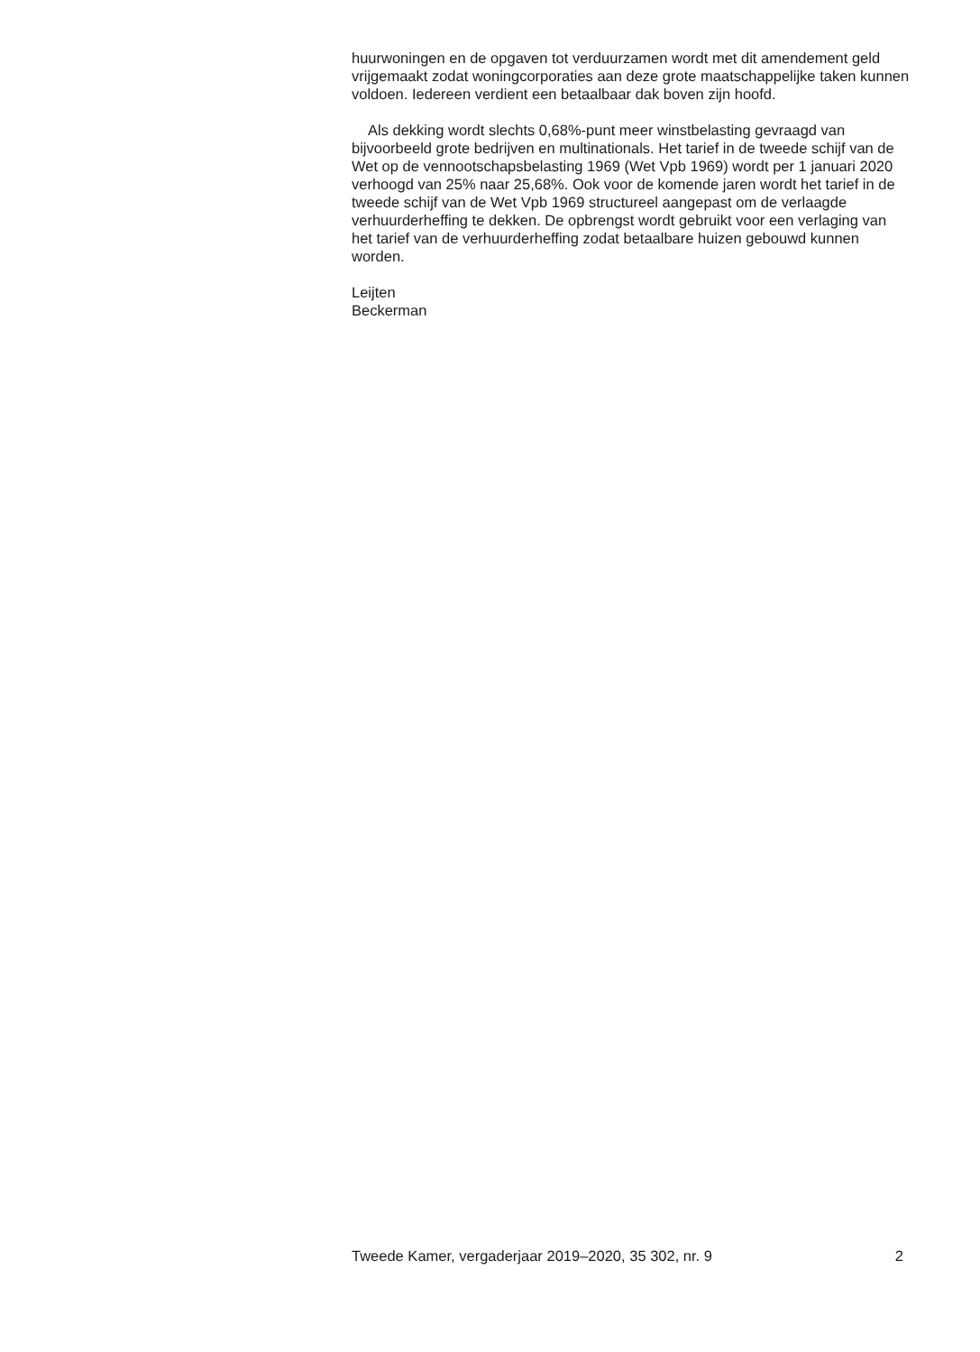huurwoningen en de opgaven tot verduurzamen wordt met dit amendement geld vrijgemaakt zodat woningcorporaties aan deze grote maatschappelijke taken kunnen voldoen. Iedereen verdient een betaalbaar dak boven zijn hoofd.
Als dekking wordt slechts 0,68%-punt meer winstbelasting gevraagd van bijvoorbeeld grote bedrijven en multinationals. Het tarief in de tweede schijf van de Wet op de vennootschapsbelasting 1969 (Wet Vpb 1969) wordt per 1 januari 2020 verhoogd van 25% naar 25,68%. Ook voor de komende jaren wordt het tarief in de tweede schijf van de Wet Vpb 1969 structureel aangepast om de verlaagde verhuurderheffing te dekken. De opbrengst wordt gebruikt voor een verlaging van het tarief van de verhuurderheffing zodat betaalbare huizen gebouwd kunnen worden.
Leijten
Beckerman
Tweede Kamer, vergaderjaar 2019–2020, 35 302, nr. 9 2